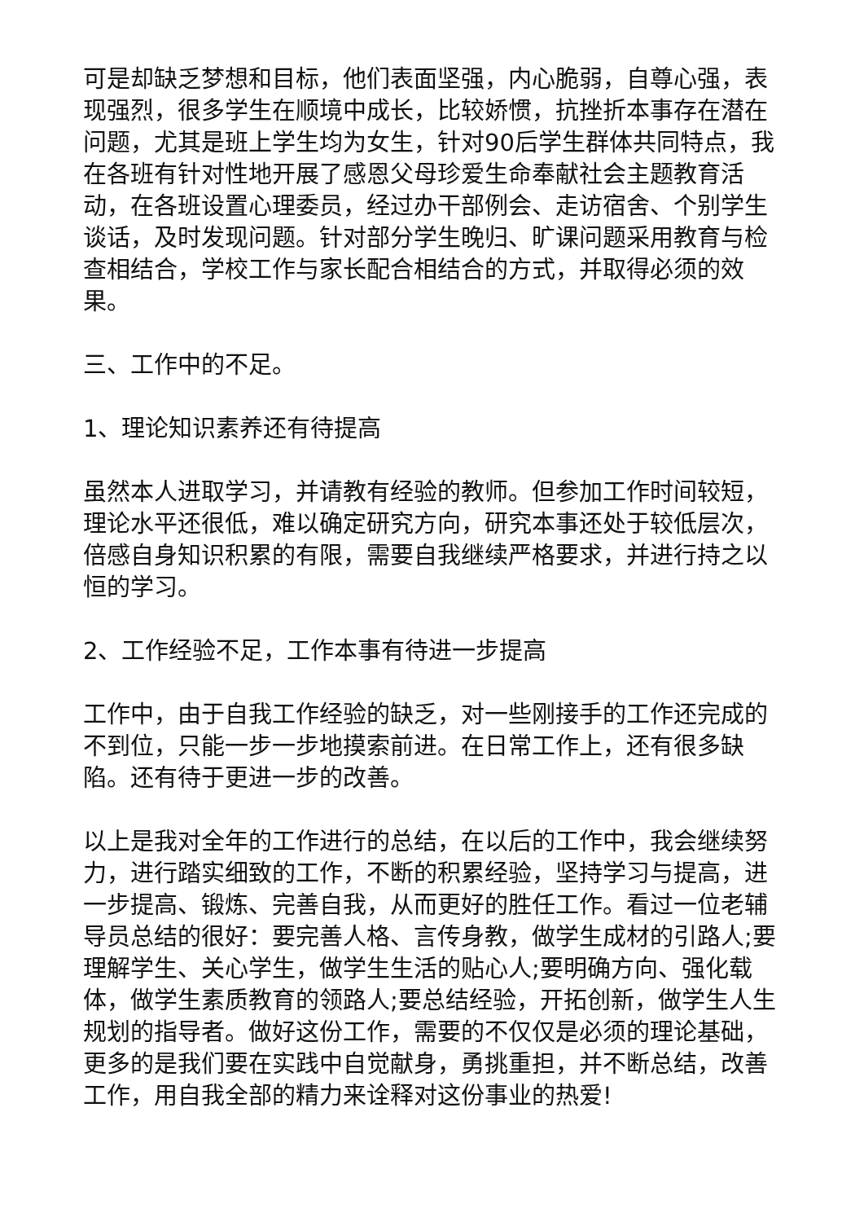可是却缺乏梦想和目标，他们表面坚强，内心脆弱，自尊心强，表现强烈，很多学生在顺境中成长，比较娇惯，抗挫折本事存在潜在问题，尤其是班上学生均为女生，针对90后学生群体共同特点，我在各班有针对性地开展了感恩父母珍爱生命奉献社会主题教育活动，在各班设置心理委员，经过办干部例会、走访宿舍、个别学生谈话，及时发现问题。针对部分学生晚归、旷课问题采用教育与检查相结合，学校工作与家长配合相结合的方式，并取得必须的效果。
三、工作中的不足。
1、理论知识素养还有待提高
虽然本人进取学习，并请教有经验的教师。但参加工作时间较短，理论水平还很低，难以确定研究方向，研究本事还处于较低层次，倍感自身知识积累的有限，需要自我继续严格要求，并进行持之以恒的学习。
2、工作经验不足，工作本事有待进一步提高
工作中，由于自我工作经验的缺乏，对一些刚接手的工作还完成的不到位，只能一步一步地摸索前进。在日常工作上，还有很多缺陷。还有待于更进一步的改善。
以上是我对全年的工作进行的总结，在以后的工作中，我会继续努力，进行踏实细致的工作，不断的积累经验，坚持学习与提高，进一步提高、锻炼、完善自我，从而更好的胜任工作。看过一位老辅导员总结的很好：要完善人格、言传身教，做学生成材的引路人;要理解学生、关心学生，做学生生活的贴心人;要明确方向、强化载体，做学生素质教育的领路人;要总结经验，开拓创新，做学生人生规划的指导者。做好这份工作，需要的不仅仅是必须的理论基础，更多的是我们要在实践中自觉献身，勇挑重担，并不断总结，改善工作，用自我全部的精力来诠释对这份事业的热爱!